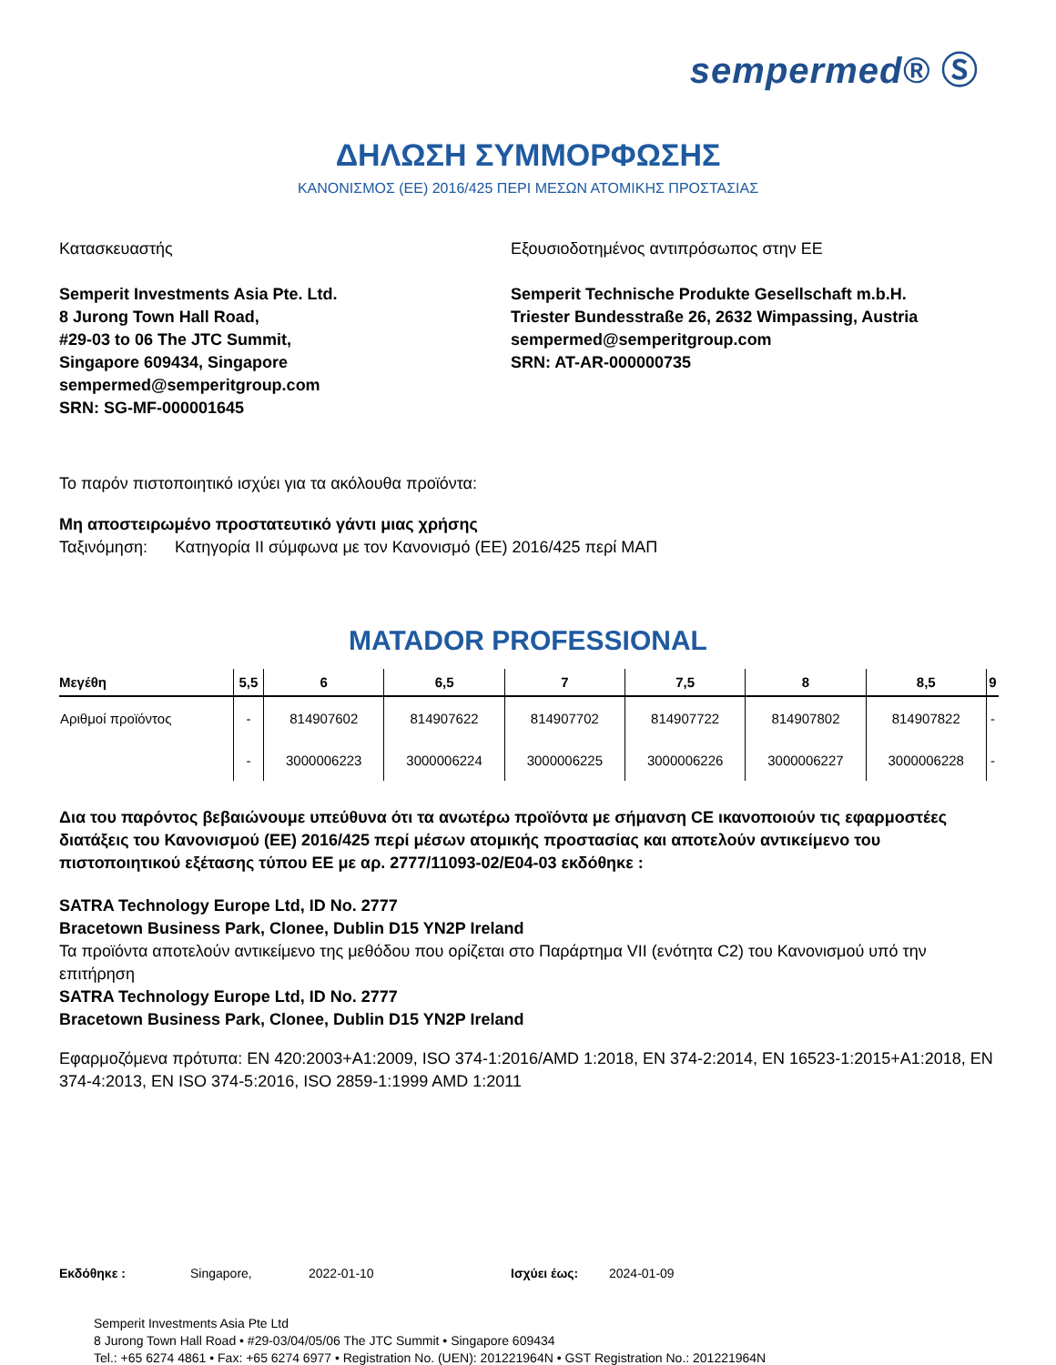sempermed® Ⓢ
ΔΗΛΩΣΗ ΣΥΜΜΟΡΦΩΣΗΣ
ΚΑΝΟΝΙΣΜΟΣ (ΕΕ) 2016/425 ΠΕΡΙ ΜΕΣΩΝ ΑΤΟΜΙΚΗΣ ΠΡΟΣΤΑΣΙΑΣ
Κατασκευαστής
Semperit Investments Asia Pte. Ltd.
8 Jurong Town Hall Road,
#29-03 to 06 The JTC Summit,
Singapore 609434, Singapore
sempermed@semperitgroup.com
SRN: SG-MF-000001645
Εξουσιοδοτημένος αντιπρόσωπος στην ΕΕ
Semperit Technische Produkte Gesellschaft m.b.H.
Triester Bundesstraße 26, 2632 Wimpassing, Austria
sempermed@semperitgroup.com
SRN: AT-AR-000000735
Το παρόν πιστοποιητικό ισχύει για τα ακόλουθα προϊόντα:
Μη αποστειρωμένο προστατευτικό γάντι μιας χρήσης
Ταξινόμηση: Κατηγορία II σύμφωνα με τον Κανονισμό (ΕΕ) 2016/425 περί ΜΑΠ
MATADOR PROFESSIONAL
| Μεγέθη | 5,5 | 6 | 6,5 | 7 | 7,5 | 8 | 8,5 | 9 |
| --- | --- | --- | --- | --- | --- | --- | --- | --- |
| Αριθμοί προϊόντος | - | 814907602 | 814907622 | 814907702 | 814907722 | 814907802 | 814907822 | - |
| | - | 3000006223 | 3000006224 | 3000006225 | 3000006226 | 3000006227 | 3000006228 | - |
Δια του παρόντος βεβαιώνουμε υπεύθυνα ότι τα ανωτέρω προϊόντα με σήμανση CE ικανοποιούν τις εφαρμοστέες διατάξεις του Κανονισμού (ΕΕ) 2016/425 περί μέσων ατομικής προστασίας και αποτελούν αντικείμενο του πιστοποιητικού εξέτασης τύπου ΕΕ με αρ. 2777/11093-02/E04-03 εκδόθηκε :
SATRA Technology Europe Ltd, ID No. 2777
Bracetown Business Park, Clonee, Dublin D15 YN2P Ireland
Τα προϊόντα αποτελούν αντικείμενο της μεθόδου που ορίζεται στο Παράρτημα VII (ενότητα C2) του Κανονισμού υπό την επιτήρηση
SATRA Technology Europe Ltd, ID No. 2777
Bracetown Business Park, Clonee, Dublin D15 YN2P Ireland
Εφαρμοζόμενα πρότυπα: EN 420:2003+A1:2009, ISO 374-1:2016/AMD 1:2018, EN 374-2:2014, EN 16523-1:2015+A1:2018, EN 374-4:2013, EN ISO 374-5:2016, ISO 2859-1:1999 AMD 1:2011
Εκδόθηκε : Singapore, 2022-01-10 Ισχύει έως: 2024-01-09
Semperit Investments Asia Pte Ltd
8 Jurong Town Hall Road • #29-03/04/05/06 The JTC Summit • Singapore 609434
Tel.: +65 6274 4861 • Fax: +65 6274 6977 • Registration No. (UEN): 201221964N • GST Registration No.: 201221964N